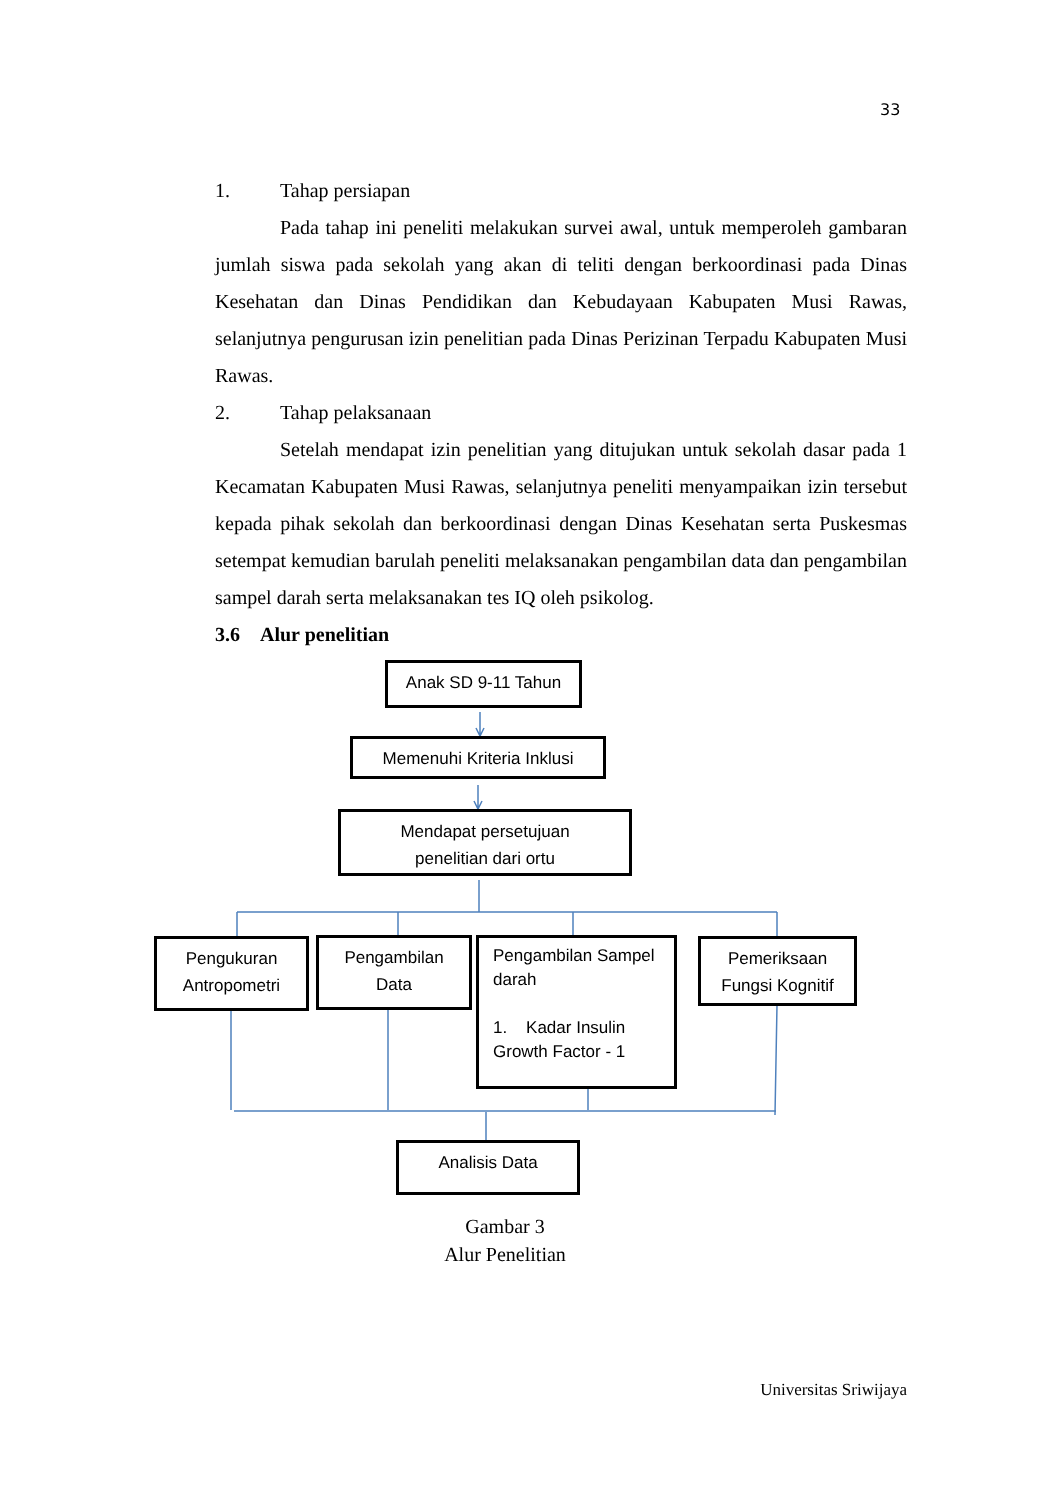33
1. Tahap persiapan
Pada tahap ini peneliti melakukan survei awal, untuk memperoleh gambaran jumlah siswa pada sekolah yang akan di teliti dengan berkoordinasi pada Dinas Kesehatan dan Dinas Pendidikan dan Kebudayaan Kabupaten Musi Rawas, selanjutnya pengurusan izin penelitian pada Dinas Perizinan Terpadu Kabupaten Musi Rawas.
2. Tahap pelaksanaan
Setelah mendapat izin penelitian yang ditujukan untuk sekolah dasar pada 1 Kecamatan Kabupaten Musi Rawas, selanjutnya peneliti menyampaikan izin tersebut kepada pihak sekolah dan berkoordinasi dengan Dinas Kesehatan serta Puskesmas setempat kemudian barulah peneliti melaksanakan pengambilan data dan pengambilan sampel darah serta melaksanakan tes IQ oleh psikolog.
3.6 Alur penelitian
Anak SD 9-11 Tahun
Memenuhi Kriteria Inklusi
Mendapat persetujuan
penelitian dari ortu
Pengukuran
Antropometri
Pengambilan
Data
Pengambilan Sampel darah
1. Kadar Insulin Growth Factor - 1
Pemeriksaan
Fungsi Kognitif
Analisis Data
Gambar 3
Alur Penelitian
Universitas Sriwijaya